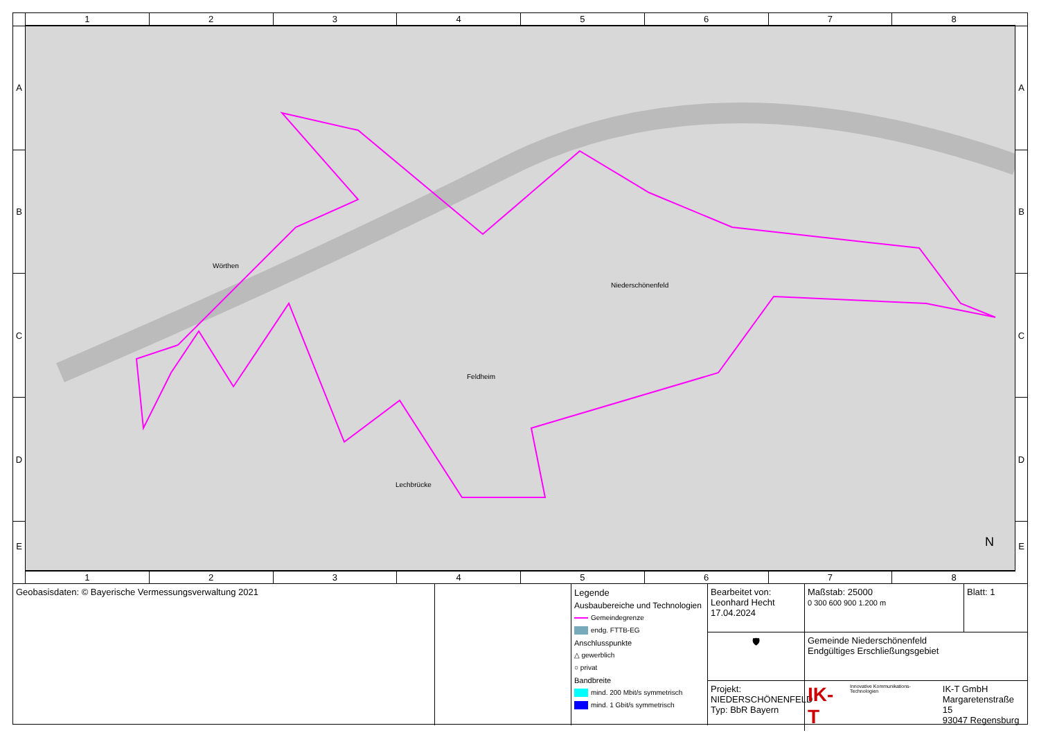1 2 3 4 5 6 7 8
A
B
C
D
E
Wörthen
Niederschönenfeld
Feldheim
Lechbrücke
N
A
B
C
D
E
1 2 3 4 5 6 7 8
Geobasisdaten: © Bayerische Vermessungsverwaltung 2021
Legende
Ausbaubereiche und Technologien
Gemeindegrenze
endg. FTTB-EG
Anschlusspunkte
△ gewerblich
○ privat
Bandbreite
mind. 200 Mbit/s symmetrisch
mind. 1 Gbit/s symmetrisch
Bearbeitet von:
Leonhard Hecht
17.04.2024
Maßstab: 25000
0 300 600 900 1.200 m
Blatt: 1
🛡
Gemeinde Niederschönenfeld
Endgültiges Erschließungsgebiet
Projekt:
NIEDERSCHÖNENFELD
Typ: BbR Bayern
IK-T Innovative Kommunikations-Technologien IK-T GmbH
Margaretenstraße 15
93047 Regensburg